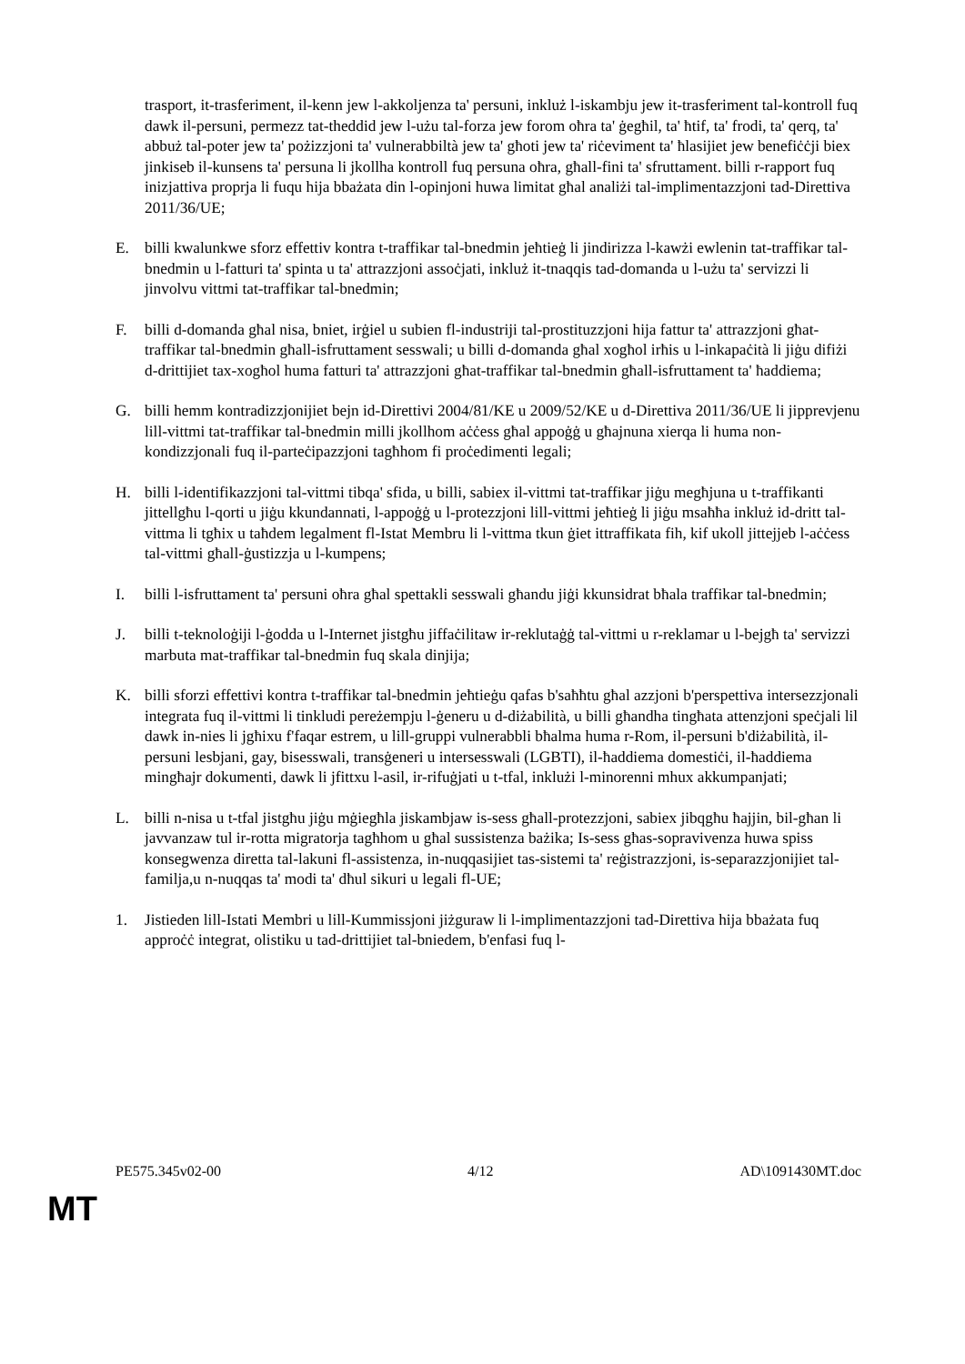trasport, it-trasferiment, il-kenn jew l-akkoljenza ta' persuni, inkluż l-iskambju jew it-trasferiment tal-kontroll fuq dawk il-persuni, permezz tat-theddid jew l-użu tal-forza jew forom oħra ta' ġegħil, ta' ħtif, ta' frodi, ta' qerq, ta' abbuż tal-poter jew ta' pożizzjoni ta' vulnerabbiltà jew ta' għoti jew ta' riċeviment ta' ħlasijiet jew benefiċċji biex jinkiseb il-kunsens ta' persuna li jkollha kontroll fuq persuna oħra, għall-fini ta' sfruttament. billi r-rapport fuq inizjattiva proprja li fuqu hija bbażata din l-opinjoni huwa limitat għal analiżi tal-implimentazzjoni tad-Direttiva 2011/36/UE;
E. billi kwalunkwe sforz effettiv kontra t-traffikar tal-bnedmin jeħtieġ li jindirizza l-kawżi ewlenin tat-traffikar tal-bnedmin u l-fatturi ta' spinta u ta' attrazzjoni assoċjati, inkluż it-tnaqqis tad-domanda u l-użu ta' servizzi li jinvolvu vittmi tat-traffikar tal-bnedmin;
F. billi d-domanda għal nisa, bniet, irġiel u subien fl-industriji tal-prostituzzjoni hija fattur ta' attrazzjoni għat-traffikar tal-bnedmin għall-isfruttament sesswali; u billi d-domanda għal xogħol irħis u l-inkapaċità li jiġu difiżi d-drittijiet tax-xogħol huma fatturi ta' attrazzjoni għat-traffikar tal-bnedmin għall-isfruttament ta' ħaddiema;
G. billi hemm kontradizzjonijiet bejn id-Direttivi 2004/81/KE u 2009/52/KE u d-Direttiva 2011/36/UE li jipprevjenu lill-vittmi tat-traffikar tal-bnedmin milli jkollhom aċċess għal appoġġ u għajnuna xierqa li huma non-kondizzjonali fuq il-parteċipazzjoni tagħhom fi proċedimenti legali;
H. billi l-identifikazzjoni tal-vittmi tibqa' sfida, u billi, sabiex il-vittmi tat-traffikar jiġu megħjuna u t-traffikanti jittellgħu l-qorti u jiġu kkundannati, l-appoġġ u l-protezzjoni lill-vittmi jeħtieġ li jiġu msaħħa inkluż id-dritt tal-vittma li tgħix u taħdem legalment fl-Istat Membru li l-vittma tkun ġiet ittraffikata fih, kif ukoll jittejjeb l-aċċess tal-vittmi għall-ġustizzja u l-kumpens;
I. billi l-isfruttament ta' persuni oħra għal spettakli sesswali għandu jiġi kkunsidrat bħala traffikar tal-bnedmin;
J. billi t-teknoloġiji l-ġodda u l-Internet jistgħu jiffaċilitaw ir-reklutaġġ tal-vittmi u r-reklamar u l-bejgħ ta' servizzi marbuta mat-traffikar tal-bnedmin fuq skala dinjija;
K. billi sforzi effettivi kontra t-traffikar tal-bnedmin jeħtieġu qafas b'saħħtu għal azzjoni b'perspettiva intersezzjonali integrata fuq il-vittmi li tinkludi pereżempju l-ġeneru u d-diżabilità, u billi għandha tingħata attenzjoni speċjali lil dawk in-nies li jgħixu f'faqar estrem, u lill-gruppi vulnerabbli bħalma huma r-Rom, il-persuni b'diżabilità, il-persuni lesbjani, gay, bisesswali, transġeneri u intersesswali (LGBTI), il-ħaddiema domestiċi, il-ħaddiema mingħajr dokumenti, dawk li jfittxu l-asil, ir-rifuġjati u t-tfal, inklużi l-minorenni mhux akkumpanjati;
L. billi n-nisa u t-tfal jistgħu jiġu mġiegħla jiskambjaw is-sess għall-protezzjoni, sabiex jibqgħu ħajjin, bil-għan li javvanzaw tul ir-rotta migratorja tagħhom u għal sussistenza bażika; Is-sess għas-sopravivenza huwa spiss konsegwenza diretta tal-lakuni fl-assistenza, in-nuqqasijiet tas-sistemi ta' reġistrazzjoni, is-separazzjonijiet tal-familja,u n-nuqqas ta' modi ta' dħul sikuri u legali fl-UE;
1. Jistieden lill-Istati Membri u lill-Kummissjoni jiżguraw li l-implimentazzjoni tad-Direttiva hija bbażata fuq approċċ integrat, olistiku u tad-drittijiet tal-bniedem, b'enfasi fuq l-
PE575.345v02-00 4/12 AD\1091430MT.doc
MT